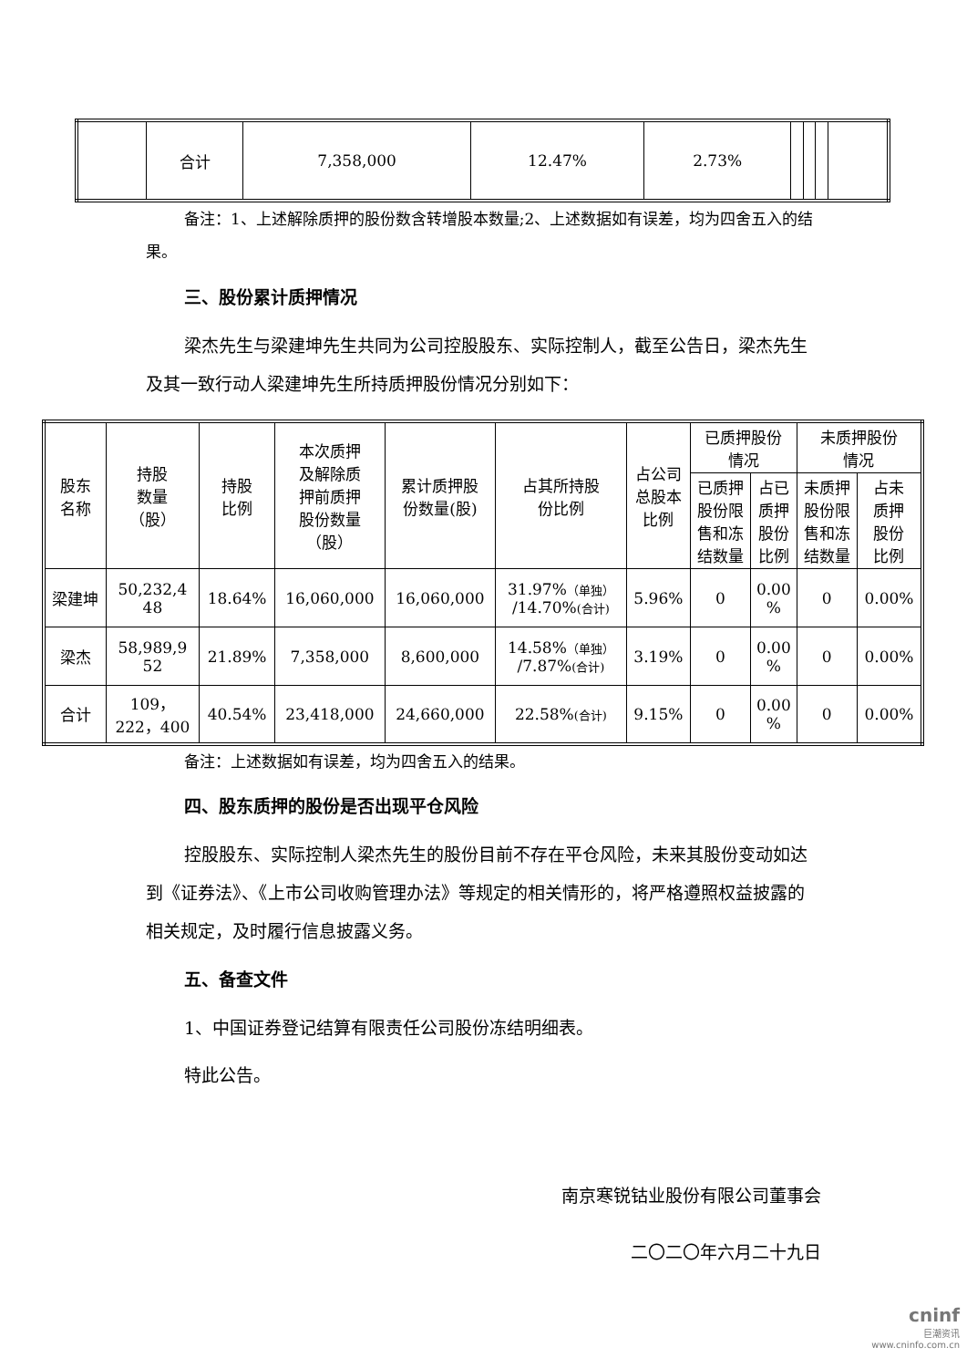| | 合计 | 7,358,000 | 12.47% | 2.73% | | | | |
备注：1、上述解除质押的股份数含转增股本数量;2、上述数据如有误差，均为四舍五入的结果。
三、股份累计质押情况
梁杰先生与梁建坤先生共同为公司控股股东、实际控制人，截至公告日，梁杰先生及其一致行动人梁建坤先生所持质押股份情况分别如下：
| 股东 名称 | 持股 数量 （股） | 持股 比例 | 本次质押 及解除质 押前质押 股份数量 （股） | 累计质押股 份数量(股) | 占其所持股 份比例 | 占公司 总股本 比例 | 已质押股份 情况 | | 未质押股份 情况 | |
| --- | --- | --- | --- | --- | --- | --- | --- | --- | --- | --- |
| | | | | | | | 已质押 股份限 售和冻 结数量 | 占已 质押 股份 比例 | 未质押 股份限 售和冻 结数量 | 占未 质押 股份 比例 |
| 梁建坤 | 50,232,4 48 | 18.64% | 16,060,000 | 16,060,000 | 31.97% （单独） /14.70% (合计) | 5.96% | 0 | 0.00 % | 0 | 0.00% |
| 梁杰 | 58,989,9 52 | 21.89% | 7,358,000 | 8,600,000 | 14.58% （单独） /7.87% (合计) | 3.19% | 0 | 0.00 % | 0 | 0.00% |
| 合计 | 109， 222，400 | 40.54% | 23,418,000 | 24,660,000 | 22.58% (合计) | 9.15% | 0 | 0.00 % | 0 | 0.00% |
备注：上述数据如有误差，均为四舍五入的结果。
四、股东质押的股份是否出现平仓风险
控股股东、实际控制人梁杰先生的股份目前不存在平仓风险，未来其股份变动如达到《证券法》、《上市公司收购管理办法》等规定的相关情形的，将严格遵照权益披露的相关规定，及时履行信息披露义务。
五、备查文件
1、中国证券登记结算有限责任公司股份冻结明细表。
特此公告。
南京寒锐钴业股份有限公司董事会
二〇二〇年六月二十九日
cninf
巨潮资讯
www.cninfo.com.cn